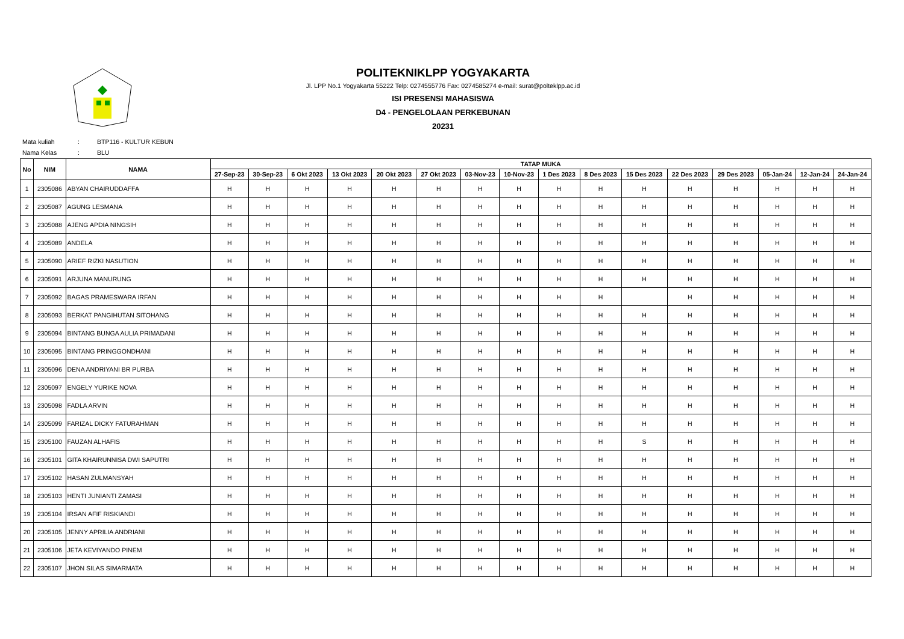POLITEKNIKLPP YOGYAKARTA
Jl. LPP No.1 Yogyakarta 55222 Telp: 0274555776 Fax: 0274585274 e-mail: surat@polteklpp.ac.id
ISI PRESENSI MAHASISWA
D4 - PENGELOLAAN PERKEBUNAN
20231
| Mata kuliah | : | BTP116 - KULTUR KEBUN |
| Nama Kelas | : | BLU |
| No | NIM | NAMA | TATAP MUKA | | | | | | | | | | | | | | | |
| --- | --- | --- | --- | --- | --- | --- | --- | --- | --- | --- | --- | --- | --- | --- | --- | --- | --- | --- |
| | | | 27-Sep-23 | 30-Sep-23 | 6 Okt 2023 | 13 Okt 2023 | 20 Okt 2023 | 27 Okt 2023 | 03-Nov-23 | 10-Nov-23 | 1 Des 2023 | 8 Des 2023 | 15 Des 2023 | 22 Des 2023 | 29 Des 2023 | 05-Jan-24 | 12-Jan-24 | 24-Jan-24 |
| 1 | 2305086 | ABYAN CHAIRUDDAFFA | H | H | H | H | H | H | H | H | H | H | H | H | H | H | H | H |
| 2 | 2305087 | AGUNG LESMANA | H | H | H | H | H | H | H | H | H | H | H | H | H | H | H | H |
| 3 | 2305088 | AJENG APDIA NINGSIH | H | H | H | H | H | H | H | H | H | H | H | H | H | H | H | H |
| 4 | 2305089 | ANDELA | H | H | H | H | H | H | H | H | H | H | H | H | H | H | H | H |
| 5 | 2305090 | ARIEF RIZKI NASUTION | H | H | H | H | H | H | H | H | H | H | H | H | H | H | H | H |
| 6 | 2305091 | ARJUNA MANURUNG | H | H | H | H | H | H | H | H | H | H | H | H | H | H | H | H |
| 7 | 2305092 | BAGAS PRAMESWARA IRFAN | H | H | H | H | H | H | H | H | H | H | | H | H | H | H | H |
| 8 | 2305093 | BERKAT PANGIHUTAN SITOHANG | H | H | H | H | H | H | H | H | H | H | H | H | H | H | H | H |
| 9 | 2305094 | BINTANG BUNGA AULIA PRIMADANI | H | H | H | H | H | H | H | H | H | H | H | H | H | H | H | H |
| 10 | 2305095 | BINTANG PRINGGONDHANI | H | H | H | H | H | H | H | H | H | H | H | H | H | H | H | H |
| 11 | 2305096 | DENA ANDRIYANI BR PURBA | H | H | H | H | H | H | H | H | H | H | H | H | H | H | H | H |
| 12 | 2305097 | ENGELY YURIKE NOVA | H | H | H | H | H | H | H | H | H | H | H | H | H | H | H | H |
| 13 | 2305098 | FADLA ARVIN | H | H | H | H | H | H | H | H | H | H | H | H | H | H | H | H |
| 14 | 2305099 | FARIZAL DICKY FATURAHMAN | H | H | H | H | H | H | H | H | H | H | H | H | H | H | H | H |
| 15 | 2305100 | FAUZAN ALHAFIS | H | H | H | H | H | H | H | H | H | H | S | H | H | H | H | H |
| 16 | 2305101 | GITA KHAIRUNNISA DWI SAPUTRI | H | H | H | H | H | H | H | H | H | H | H | H | H | H | H | H |
| 17 | 2305102 | HASAN ZULMANSYAH | H | H | H | H | H | H | H | H | H | H | H | H | H | H | H | H |
| 18 | 2305103 | HENTI JUNIANTI ZAMASI | H | H | H | H | H | H | H | H | H | H | H | H | H | H | H | H |
| 19 | 2305104 | IRSAN AFIF RISKIANDI | H | H | H | H | H | H | H | H | H | H | H | H | H | H | H | H |
| 20 | 2305105 | JENNY APRILIA ANDRIANI | H | H | H | H | H | H | H | H | H | H | H | H | H | H | H | H |
| 21 | 2305106 | JETA KEVIYANDO PINEM | H | H | H | H | H | H | H | H | H | H | H | H | H | H | H | H |
| 22 | 2305107 | JHON SILAS SIMARMATA | H | H | H | H | H | H | H | H | H | H | H | H | H | H | H | H |